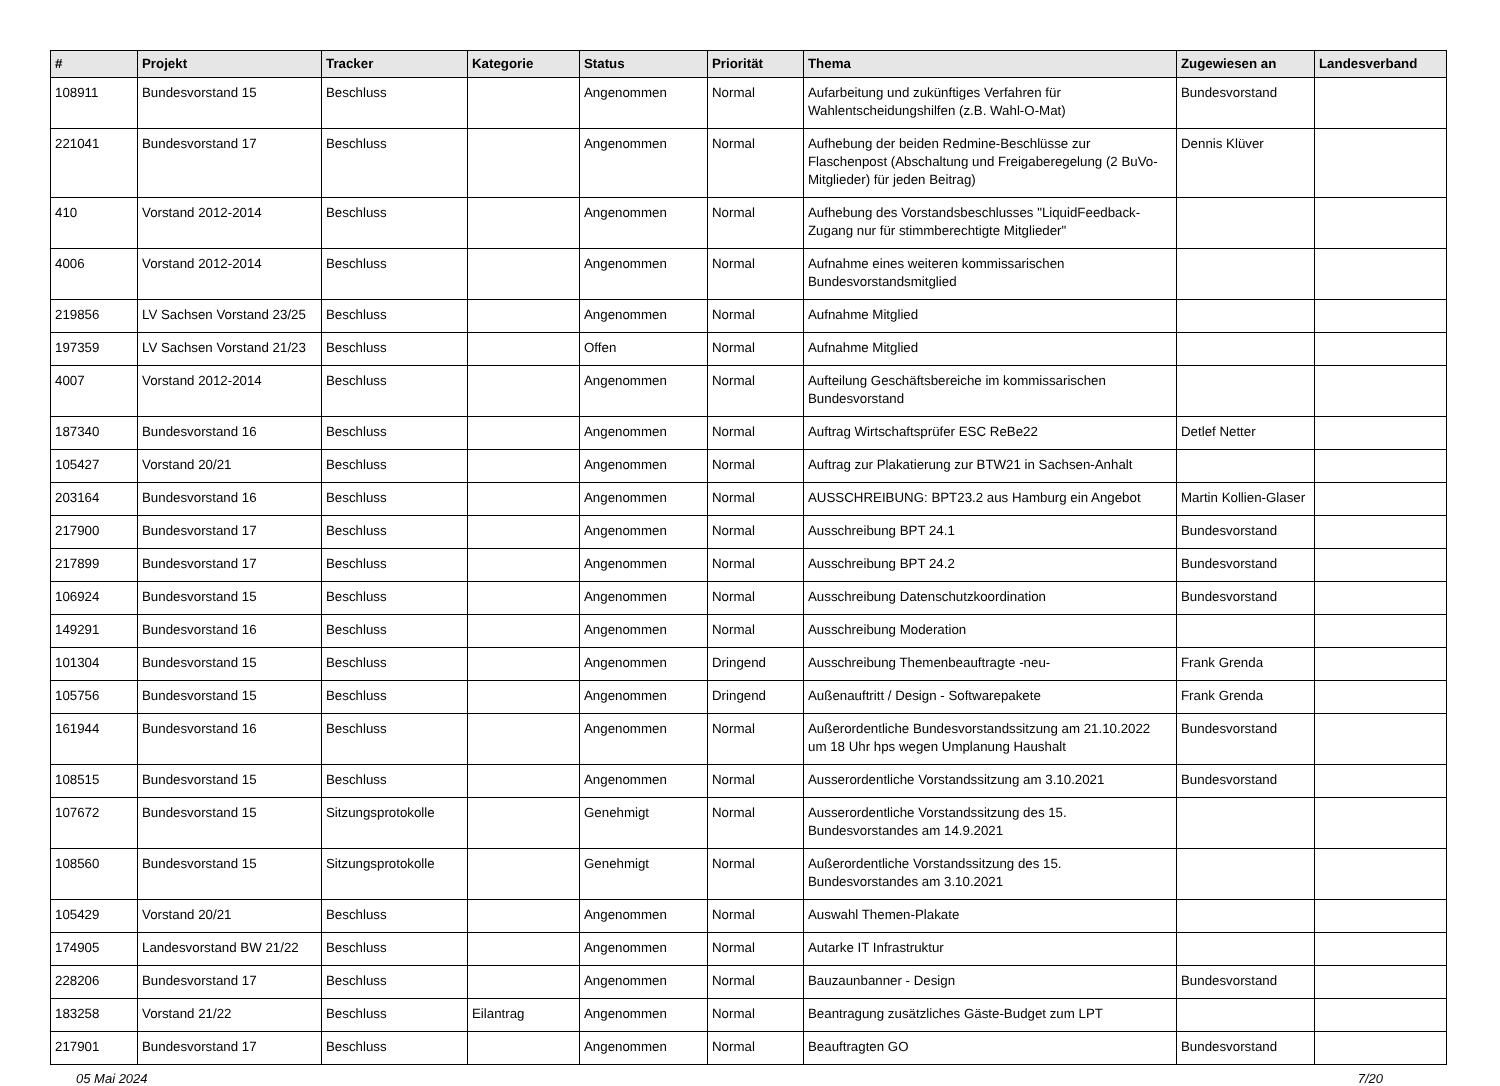| # | Projekt | Tracker | Kategorie | Status | Priorität | Thema | Zugewiesen an | Landesverband |
| --- | --- | --- | --- | --- | --- | --- | --- | --- |
| 108911 | Bundesvorstand 15 | Beschluss | | Angenommen | Normal | Aufarbeitung und zukünftiges Verfahren für Wahlentscheidungshilfen (z.B. Wahl-O-Mat) | Bundesvorstand | |
| 221041 | Bundesvorstand 17 | Beschluss | | Angenommen | Normal | Aufhebung der beiden Redmine-Beschlüsse zur Flaschenpost (Abschaltung und Freigaberegelung (2 BuVo-Mitglieder) für jeden Beitrag) | Dennis Klüver | |
| 410 | Vorstand 2012-2014 | Beschluss | | Angenommen | Normal | Aufhebung des Vorstandsbeschlusses "LiquidFeedback-Zugang nur für stimmberechtigte Mitglieder" | | |
| 4006 | Vorstand 2012-2014 | Beschluss | | Angenommen | Normal | Aufnahme eines weiteren kommissarischen Bundesvorstandsmitglied | | |
| 219856 | LV Sachsen Vorstand 23/25 | Beschluss | | Angenommen | Normal | Aufnahme Mitglied | | |
| 197359 | LV Sachsen Vorstand 21/23 | Beschluss | | Offen | Normal | Aufnahme Mitglied | | |
| 4007 | Vorstand 2012-2014 | Beschluss | | Angenommen | Normal | Aufteilung Geschäftsbereiche im kommissarischen Bundesvorstand | | |
| 187340 | Bundesvorstand 16 | Beschluss | | Angenommen | Normal | Auftrag Wirtschaftsprüfer ESC ReBe22 | Detlef Netter | |
| 105427 | Vorstand 20/21 | Beschluss | | Angenommen | Normal | Auftrag zur Plakatierung zur BTW21 in Sachsen-Anhalt | | |
| 203164 | Bundesvorstand 16 | Beschluss | | Angenommen | Normal | AUSSCHREIBUNG: BPT23.2 aus Hamburg ein Angebot | Martin Kollien-Glaser | |
| 217900 | Bundesvorstand 17 | Beschluss | | Angenommen | Normal | Ausschreibung BPT 24.1 | Bundesvorstand | |
| 217899 | Bundesvorstand 17 | Beschluss | | Angenommen | Normal | Ausschreibung BPT 24.2 | Bundesvorstand | |
| 106924 | Bundesvorstand 15 | Beschluss | | Angenommen | Normal | Ausschreibung Datenschutzkoordination | Bundesvorstand | |
| 149291 | Bundesvorstand 16 | Beschluss | | Angenommen | Normal | Ausschreibung Moderation | | |
| 101304 | Bundesvorstand 15 | Beschluss | | Angenommen | Dringend | Ausschreibung Themenbeauftragte -neu- | Frank Grenda | |
| 105756 | Bundesvorstand 15 | Beschluss | | Angenommen | Dringend | Außenauftritt / Design - Softwarepakete | Frank Grenda | |
| 161944 | Bundesvorstand 16 | Beschluss | | Angenommen | Normal | Außerordentliche Bundesvorstandssitzung am 21.10.2022 um 18 Uhr hps wegen Umplanung Haushalt | Bundesvorstand | |
| 108515 | Bundesvorstand 15 | Beschluss | | Angenommen | Normal | Ausserordentliche Vorstandssitzung am 3.10.2021 | Bundesvorstand | |
| 107672 | Bundesvorstand 15 | Sitzungsprotokolle | | Genehmigt | Normal | Ausserordentliche Vorstandssitzung des 15. Bundesvorstandes am 14.9.2021 | | |
| 108560 | Bundesvorstand 15 | Sitzungsprotokolle | | Genehmigt | Normal | Außerordentliche Vorstandssitzung des 15. Bundesvorstandes am 3.10.2021 | | |
| 105429 | Vorstand 20/21 | Beschluss | | Angenommen | Normal | Auswahl Themen-Plakate | | |
| 174905 | Landesvorstand BW 21/22 | Beschluss | | Angenommen | Normal | Autarke IT Infrastruktur | | |
| 228206 | Bundesvorstand 17 | Beschluss | | Angenommen | Normal | Bauzaunbanner - Design | Bundesvorstand | |
| 183258 | Vorstand 21/22 | Beschluss | Eilantrag | Angenommen | Normal | Beantragung zusätzliches Gäste-Budget zum LPT | | |
| 217901 | Bundesvorstand 17 | Beschluss | | Angenommen | Normal | Beauftragten GO | Bundesvorstand | |
05 Mai 2024 7/20